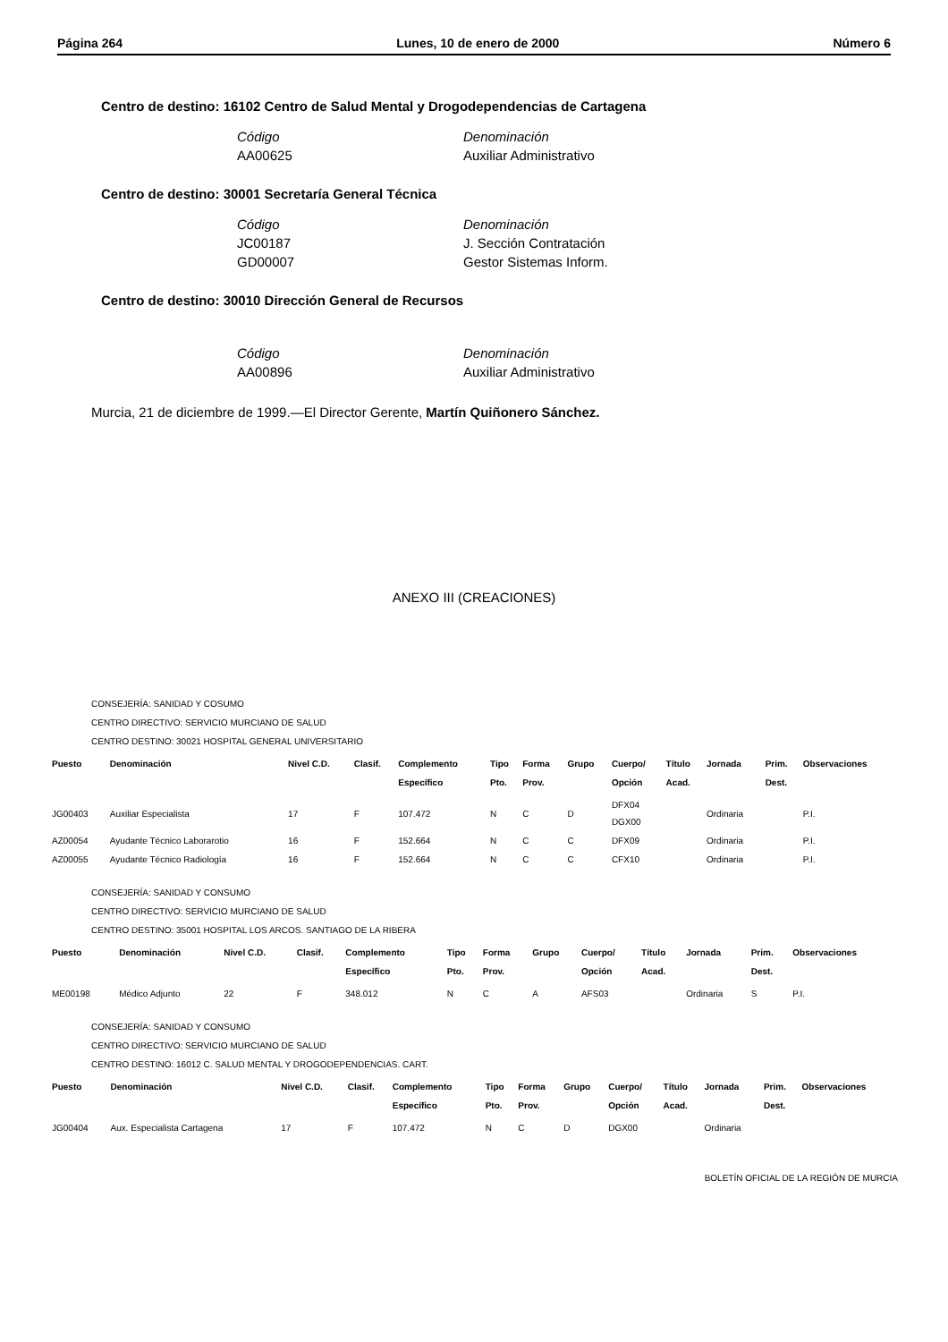Página 264 Lunes, 10 de enero de 2000 Número 6
Centro de destino: 16102 Centro de Salud Mental y Drogodependencias de Cartagena
Código Denominación
AA00625 Auxiliar Administrativo
Centro de destino: 30001 Secretaría General Técnica
Código Denominación
JC00187 J. Sección Contratación
GD00007 Gestor Sistemas Inform.
Centro de destino: 30010 Dirección General de Recursos
Código Denominación
AA00896 Auxiliar Administrativo
Murcia, 21 de diciembre de 1999.—El Director Gerente, Martín Quiñonero Sánchez.
ANEXO III (CREACIONES)
CONSEJERÍA: SANIDAD Y COSUMO
CENTRO DIRECTIVO: SERVICIO MURCIANO DE SALUD
CENTRO DESTINO: 30021 HOSPITAL GENERAL UNIVERSITARIO
| Puesto | Denominación | Nivel C.D. | Clasif. | Complemento Específico | Tipo Pto. | Forma Prov. | Grupo | Cuerpo/ Opción | Título Acad. | Jornada | Prim. Dest. | Observaciones |
| --- | --- | --- | --- | --- | --- | --- | --- | --- | --- | --- | --- | --- |
| JG00403 | Auxiliar Especialista | 17 | F | 107.472 | N | C | D | DFX04 DGX00 | | Ordinaria | | P.I. |
| AZ00054 | Ayudante Técnico Laborarotio | 16 | F | 152.664 | N | C | C | DFX09 | | Ordinaria | | P.I. |
| AZ00055 | Ayudante Técnico Radiología | 16 | F | 152.664 | N | C | C | CFX10 | | Ordinaria | | P.I. |
CONSEJERÍA: SANIDAD Y CONSUMO
CENTRO DIRECTIVO: SERVICIO MURCIANO DE SALUD
CENTRO DESTINO: 35001 HOSPITAL LOS ARCOS. SANTIAGO DE LA RIBERA
| Puesto | Denominación | Nivel C.D. | Clasif. | Complemento Específico | Tipo Pto. | Forma Prov. | Grupo | Cuerpo/ Opción | Título Acad. | Jornada | Prim. Dest. | Observaciones |
| --- | --- | --- | --- | --- | --- | --- | --- | --- | --- | --- | --- | --- |
| ME00198 | Médico Adjunto | 22 | F | 348.012 | N | C | A | AFS03 | | Ordinaria | S | P.I. |
CONSEJERÍA: SANIDAD Y CONSUMO
CENTRO DIRECTIVO: SERVICIO MURCIANO DE SALUD
CENTRO DESTINO: 16012 C. SALUD MENTAL Y DROGODEPENDENCIAS. CART.
| Puesto | Denominación | Nivel C.D. | Clasif. | Complemento Específico | Tipo Pto. | Forma Prov. | Grupo | Cuerpo/ Opción | Título Acad. | Jornada | Prim. Dest. | Observaciones |
| --- | --- | --- | --- | --- | --- | --- | --- | --- | --- | --- | --- | --- |
| JG00404 | Aux. Especialista Cartagena | 17 | F | 107.472 | N | C | D | DGX00 | | Ordinaria | | |
BOLETÍN OFICIAL DE LA REGIÓN DE MURCIA